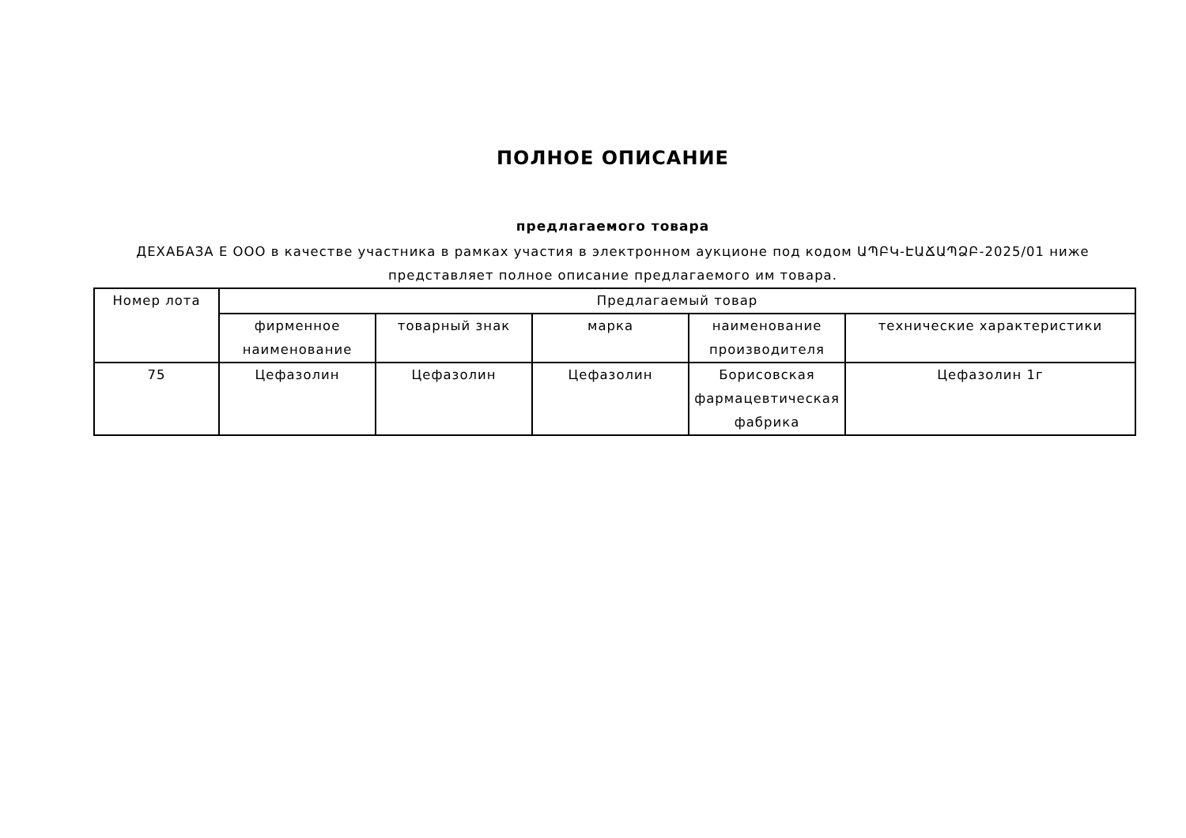ПОЛНОЕ ОПИСАНИЕ
предлагаемого товара
ДЕХАБАЗА Е ООО в качестве участника в рамках участия в электронном аукционе под кодом ԱՊԲԿ-ԷԱՃԱՊՁԲ-2025/01 ниже представляет полное описание предлагаемого им товара.
| Номер лота | Предлагаемый товар | | | | |
| --- | --- | --- | --- | --- | --- |
| | фирменное наименование | товарный знак | марка | наименование производителя | технические характеристики |
| 75 | Цефазолин | Цефазолин | Цефазолин | Борисовская фармацевтическая фабрика | Цефазолин 1г |